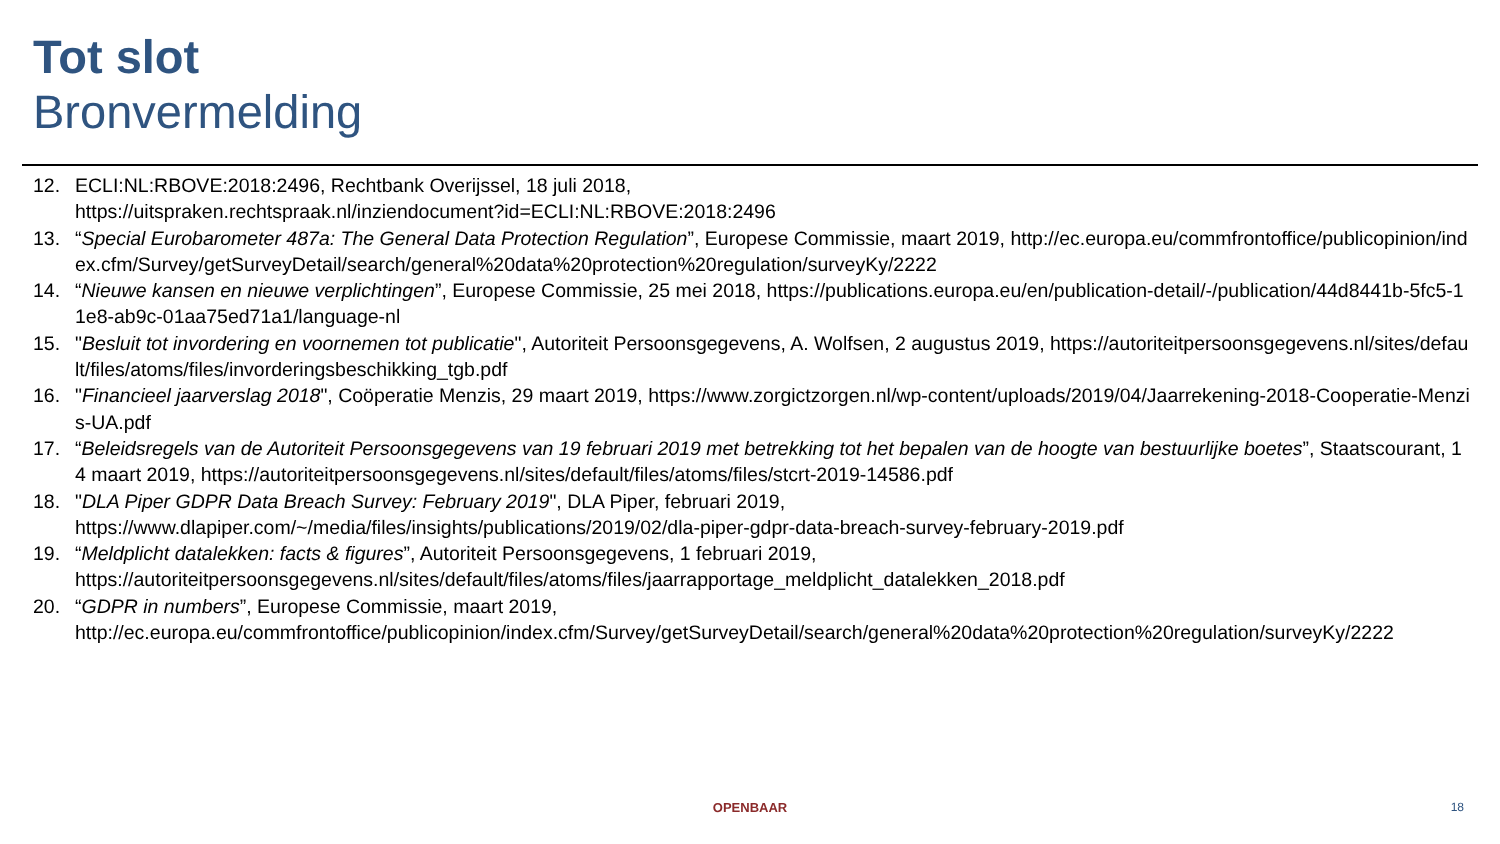Tot slot
Bronvermelding
12. ECLI:NL:RBOVE:2018:2496, Rechtbank Overijssel, 18 juli 2018,
https://uitspraken.rechtspraak.nl/inziendocument?id=ECLI:NL:RBOVE:2018:2496
13. “Special Eurobarometer 487a: The General Data Protection Regulation”, Europese Commissie, maart 2019, http://ec.europa.eu/commfrontoffice/publicopinion/index.cfm/Survey/getSurveyDetail/search/general%20data%20protection%20regulation/surveyKy/2222
14. “Nieuwe kansen en nieuwe verplichtingen”, Europese Commissie, 25 mei 2018, https://publications.europa.eu/en/publication-detail/-/publication/44d8441b-5fc5-11e8-ab9c-01aa75ed71a1/language-nl
15. "Besluit tot invordering en voornemen tot publicatie", Autoriteit Persoonsgegevens, A. Wolfsen, 2 augustus 2019, https://autoriteitpersoonsgegevens.nl/sites/default/files/atoms/files/invorderingsbeschikking_tgb.pdf
16. "Financieel jaarverslag 2018", Coöperatie Menzis, 29 maart 2019, https://www.zorgictzorgen.nl/wp-content/uploads/2019/04/Jaarrekening-2018-Cooperatie-Menzis-UA.pdf
17. “Beleidsregels van de Autoriteit Persoonsgegevens van 19 februari 2019 met betrekking tot het bepalen van de hoogte van bestuurlijke boetes”, Staatscourant, 14 maart 2019, https://autoriteitpersoonsgegevens.nl/sites/default/files/atoms/files/stcrt-2019-14586.pdf
18. "DLA Piper GDPR Data Breach Survey: February 2019", DLA Piper, februari 2019,
https://www.dlapiper.com/~/media/files/insights/publications/2019/02/dla-piper-gdpr-data-breach-survey-february-2019.pdf
19. “Meldplicht datalekken: facts & figures”, Autoriteit Persoonsgegevens, 1 februari 2019,
https://autoriteitpersoonsgegevens.nl/sites/default/files/atoms/files/jaarrapportage_meldplicht_datalekken_2018.pdf
20. “GDPR in numbers”, Europese Commissie, maart 2019,
http://ec.europa.eu/commfrontoffice/publicopinion/index.cfm/Survey/getSurveyDetail/search/general%20data%20protection%20regulation/surveyKy/2222
OPENBAAR 18